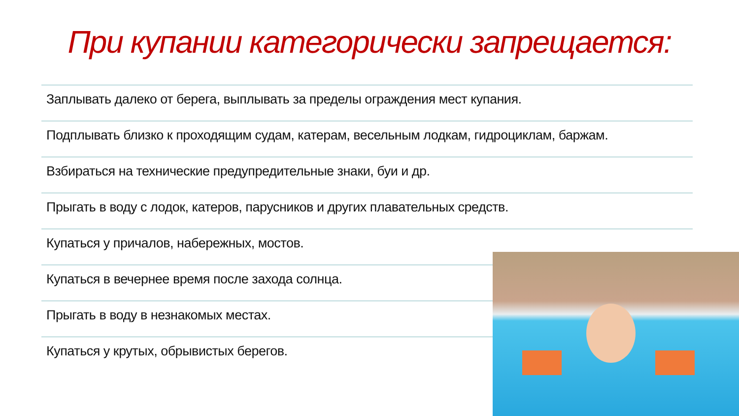При купании категорически запрещается:
Заплывать далеко от берега, выплывать за пределы ограждения мест купания.
Подплывать близко к проходящим судам, катерам, весельным лодкам, гидроциклам, баржам.
Взбираться на технические предупредительные знаки, буи и др.
Прыгать в воду с лодок, катеров, парусников и других плавательных средств.
Купаться у причалов, набережных, мостов.
Купаться в вечернее время после захода солнца.
Прыгать в воду в незнакомых местах.
Купаться у крутых, обрывистых берегов.